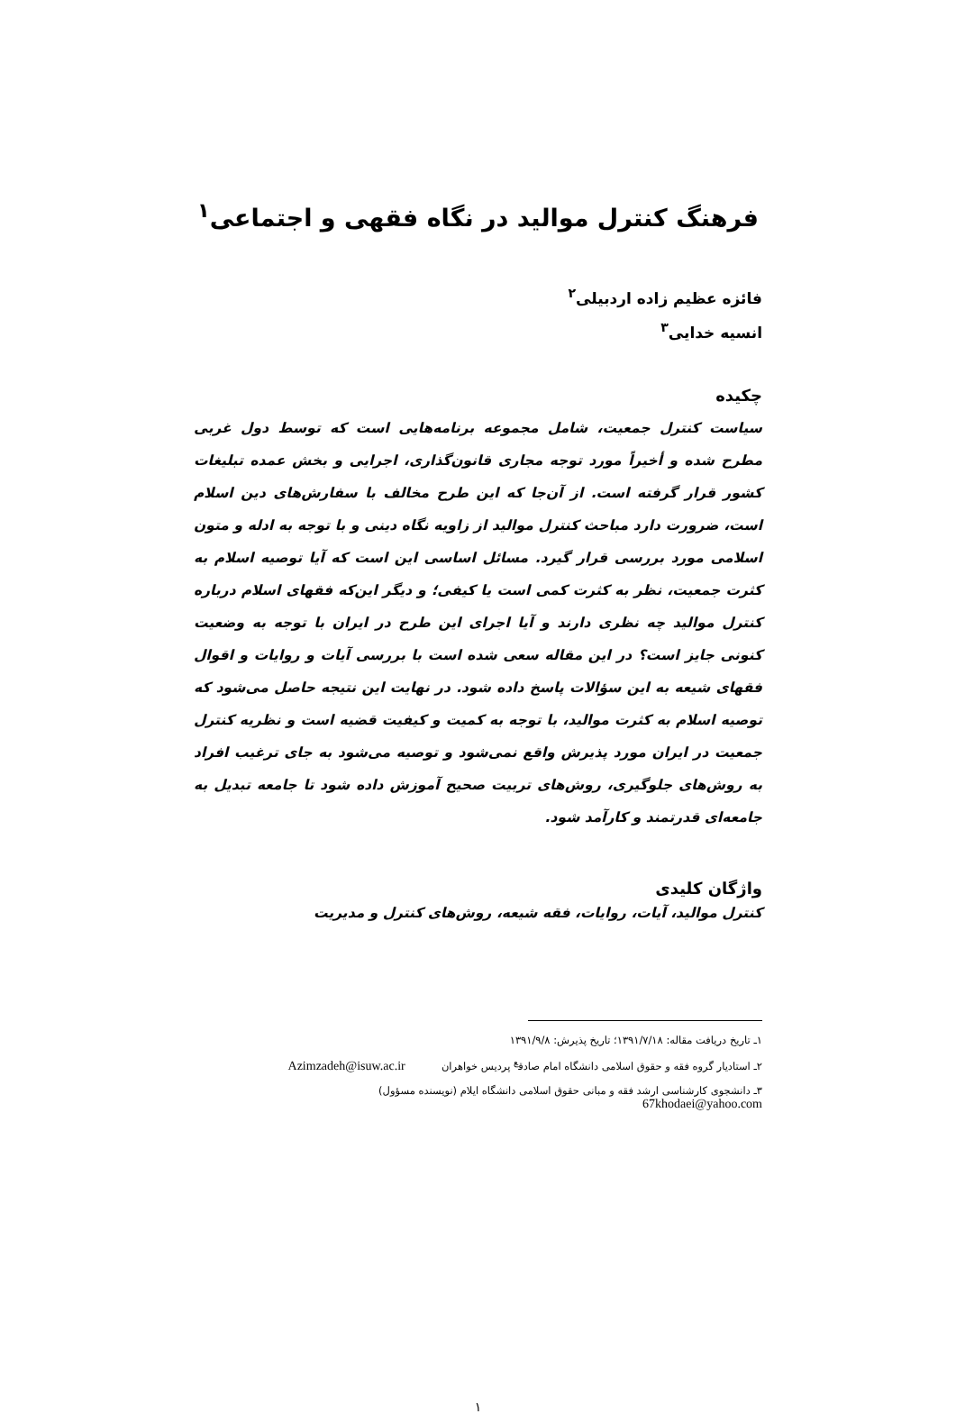فرهنگ کنترل موالید در نگاه فقهی و اجتماعی<sup>۱</sup>
فائزه عظیم زاده اردبیلی<sup>۲</sup>
انسیه خدایی<sup>۳</sup>
چکیده
سیاست کنترل جمعیت، شامل مجموعه برنامه‌هایی است که توسط دول غربی مطرح شده و أخیراً مورد توجه مجاری قانون‌گذاری، اجرایی و بخش عمده تبلیغات کشور قرار گرفته است. از آن‌جا که این طرح مخالف با سفارش‌های دین اسلام است، ضرورت دارد مباحث کنترل موالید از زاویه نگاه دینی و با توجه به ادله و متون اسلامی مورد بررسی قرار گیرد. مسائل اساسی این است که آیا توصیه اسلام به کثرت جمعیت، نظر به کثرت کمی است یا کیفی؛ و دیگر این‌که فقهای اسلام درباره کنترل موالید چه نظری دارند و آیا اجرای این طرح در ایران با توجه به وضعیت کنونی جایز است؟ در این مقاله سعی شده است با بررسی آیات و روایات و اقوال فقهای شیعه به این سؤالات پاسخ داده شود. در نهایت این نتیجه حاصل می‌شود که توصیه اسلام به کثرت موالید، با توجه به کمیت و کیفیت قضیه است و نظریه کنترل جمعیت در ایران مورد پذیرش واقع نمی‌شود و توصیه می‌شود به جای ترغیب افراد به روش‌های جلوگیری، روش‌های تربیت صحیح آموزش داده شود تا جامعه تبدیل به جامعه‌ای قدرتمند و کارآمد شود.
واژگان کلیدی
کنترل موالید، آیات، روایات، فقه شیعه، روش‌های کنترل و مدیریت
۱ـ تاریخ دریافت مقاله: ۱۳۹۱/۷/۱۸؛ تاریخ پذیرش: ۱۳۹۱/۹/۸
۲ـ استادیار گروه فقه و حقوق اسلامی دانشگاه امام صادق<sup>ع</sup> پردیس خواهران Azimzadeh@isuw.ac.ir
۳ـ دانشجوی کارشناسی ارشد فقه و مبانی حقوق اسلامی دانشگاه ایلام (نویسنده مسؤول)
67khodaei@yahoo.com
۱